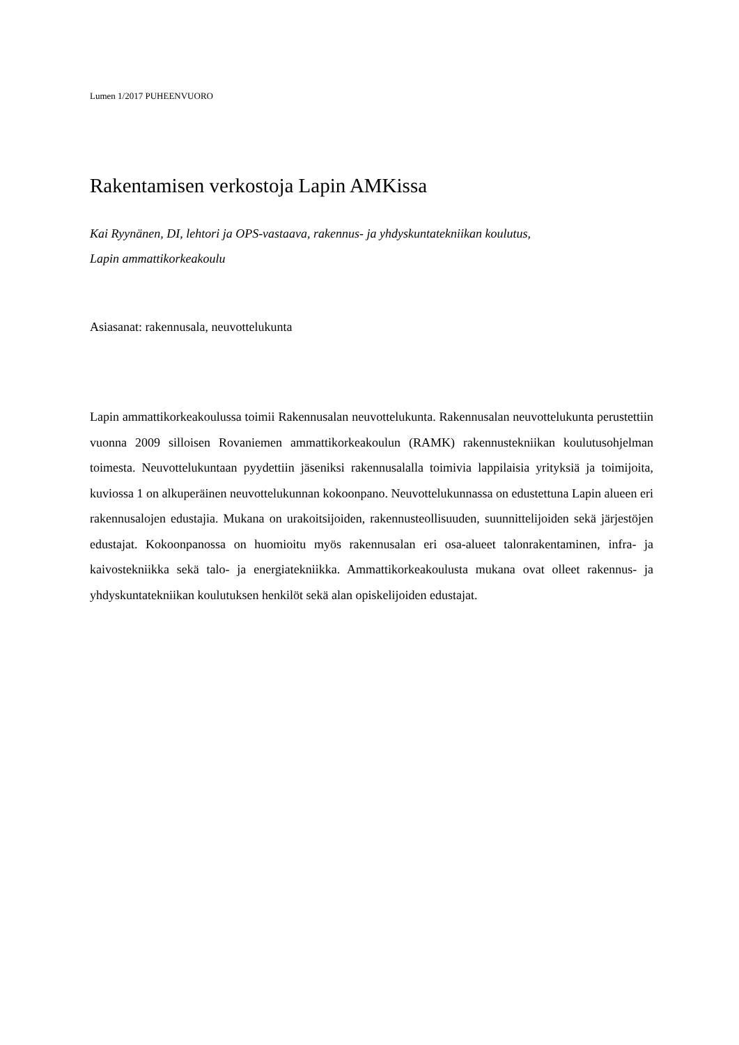Lumen 1/2017 PUHEENVUORO
Rakentamisen verkostoja Lapin AMKissa
Kai Ryynänen, DI, lehtori ja OPS-vastaava, rakennus- ja yhdyskuntatekniikan koulutus,
Lapin ammattikorkeakoulu
Asiasanat: rakennusala, neuvottelukunta
Lapin ammattikorkeakoulussa toimii Rakennusalan neuvottelukunta. Rakennusalan neuvottelukunta perustettiin vuonna 2009 silloisen Rovaniemen ammattikorkeakoulun (RAMK) rakennustekniikan koulutusohjelman toimesta. Neuvottelukuntaan pyydettiin jäseniksi rakennusalalla toimivia lappilaisia yrityksiä ja toimijoita, kuviossa 1 on alkuperäinen neuvottelukunnan kokoonpano. Neuvottelukunnassa on edustettuna Lapin alueen eri rakennusalojen edustajia. Mukana on urakoitsijoiden, rakennusteollisuuden, suunnittelijoiden sekä järjestöjen edustajat. Kokoonpanossa on huomioitu myös rakennusalan eri osa-alueet talonrakentaminen, infra- ja kaivostekniikka sekä talo- ja energiatekniikka. Ammattikorkeakoulusta mukana ovat olleet rakennus- ja yhdyskuntatekniikan koulutuksen henkilöt sekä alan opiskelijoiden edustajat.